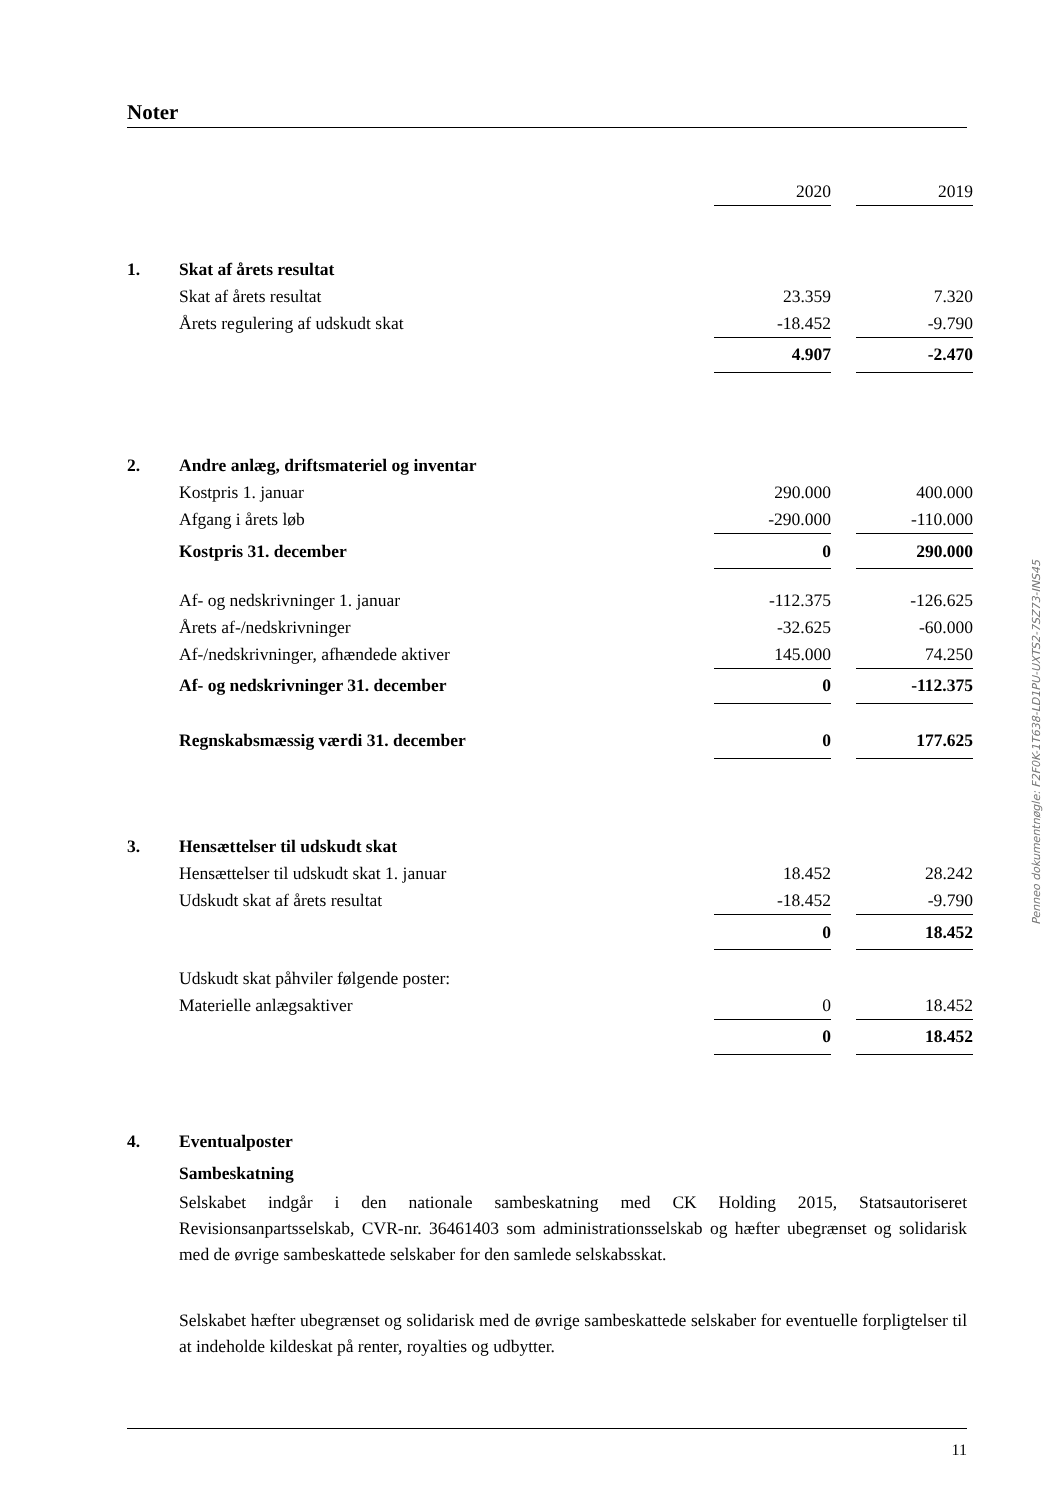Noter
| | | 2020 | | 2019 |
| 1. | Skat af årets resultat | | | |
| | Skat af årets resultat | 23.359 | | 7.320 |
| | Årets regulering af udskudt skat | -18.452 | | -9.790 |
| | | 4.907 | | -2.470 |
| 2. | Andre anlæg, driftsmateriel og inventar | | | |
| | Kostpris 1. januar | 290.000 | | 400.000 |
| | Afgang i årets løb | -290.000 | | -110.000 |
| | Kostpris 31. december | 0 | | 290.000 |
| | Af- og nedskrivninger 1. januar | -112.375 | | -126.625 |
| | Årets af-/nedskrivninger | -32.625 | | -60.000 |
| | Af-/nedskrivninger, afhændede aktiver | 145.000 | | 74.250 |
| | Af- og nedskrivninger 31. december | 0 | | -112.375 |
| | Regnskabsmæssig værdi 31. december | 0 | | 177.625 |
| 3. | Hensættelser til udskudt skat | | | |
| | Hensættelser til udskudt skat 1. januar | 18.452 | | 28.242 |
| | Udskudt skat af årets resultat | -18.452 | | -9.790 |
| | | 0 | | 18.452 |
| | Udskudt skat påhviler følgende poster: | | | |
| | Materielle anlægsaktiver | 0 | | 18.452 |
| | | 0 | | 18.452 |
4. Eventualposter
Sambeskatning
Selskabet indgår i den nationale sambeskatning med CK Holding 2015, Statsautoriseret Revisionsanpartsselskab, CVR-nr. 36461403 som administrationsselskab og hæfter ubegrænset og solidarisk med de øvrige sambeskattede selskaber for den samlede selskabsskat.
Selskabet hæfter ubegrænset og solidarisk med de øvrige sambeskattede selskaber for eventuelle forpligtelser til at indeholde kildeskat på renter, royalties og udbytter.
Penneo dokumentnøgle: F2F0K-1T638-LD1PU-UXTS2-7SZ73-INS45
11